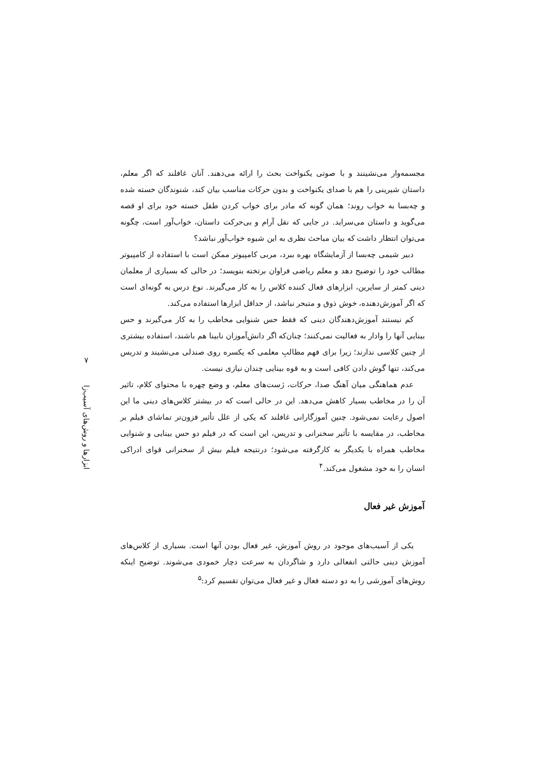مجسمه‌وار می‌نشینند و با صوتی یکنواخت بحث را ارائه می‌دهند. آنان غافلند که اگر معلم، داستان شیرینی را هم با صدای یکنواخت و بدون حرکات مناسب بیان کند، شنوندگان خسته شده و چه‌بسا به خواب روند؛ همان گونه که مادر برای خواب کردن طفل خسته خود برای او قصه می‌گوید و داستان می‌سراید. در جایی که نقل آرام و بی‌حرکت داستان، خواب‌آور است، چگونه می‌توان انتظار داشت که بیان مباحث نظری به این شیوه خواب‌آور نباشد؟
دبیر شیمی چه‌بسا از آزمایشگاه بهره ببرد، مربی کامپیوتر ممکن است با استفاده از کامپیوتر مطالب خود را توضیح دهد و معلم ریاضی فراوان برتخته بنویسد؛ در حالی که بسیاری از معلمان دینی کمتر از سایرین، ابزارهای فعال کننده کلاس را به کار می‌گیرند. نوع درس به گونه‌ای است که اگر آموزش‌دهنده، خوش ذوق و متبحر نباشد، از حداقل ابزارها استفاده می‌کند.
کم نیستند آموزش‌دهندگان دینی که فقط حس شنوایی مخاطب را به کار می‌گیرند و حس بینایی آنها را وادار به فعالیت نمی‌کنند؛ چنان‌که اگر دانش‌آموزان نابینا هم باشند، استفاده بیشتری از چنین کلاسی ندارند؛ زیرا برای فهم مطالبِ معلمی که یکسره روی صندلی می‌نشیند و تدریس می‌کند، تنها گوش دادن کافی است و به قوه بینایی چندان نیازی نیست.
عدم هماهنگی میان آهنگ صدا، حرکات، ژست‌های معلم، و وضع چهره با محتوای کلام، تاثیر آن را در مخاطب بسیار کاهش می‌دهد. این در حالی است که در بیشتر کلاس‌های دینی ما این اصول رعایت نمی‌شود. چنین آموزگارانی غافلند که یکی از علل تأثیر فزون‌تر تماشای فیلم بر مخاطب، در مقایسه با تأثیر سخنرانی و تدریس، این است که در فیلم دو حس بینایی و شنوایی مخاطب همراه با یکدیگر به کارگرفته می‌شود؛ درنتیجه فیلم بیش از سخنرانی قوای ادراکی انسان را به خود مشغول می‌کند.<sup>۴</sup>
آموزش غیر فعال
یکی از آسیب‌های موجود در روش آموزش، غیر فعال بودن آنها است. بسیاری از کلاس‌های آموزش دینی حالتی انفعالی دارد و شاگردان به سرعت دچار خمودی می‌شوند. توضیح اینکه روش‌های آموزشی را به دو دسته فعال و غیر فعال می‌توان تقسیم کرد:<sup>۵</sup>
۷
ابزارها و روش‌های آسیب‌زا